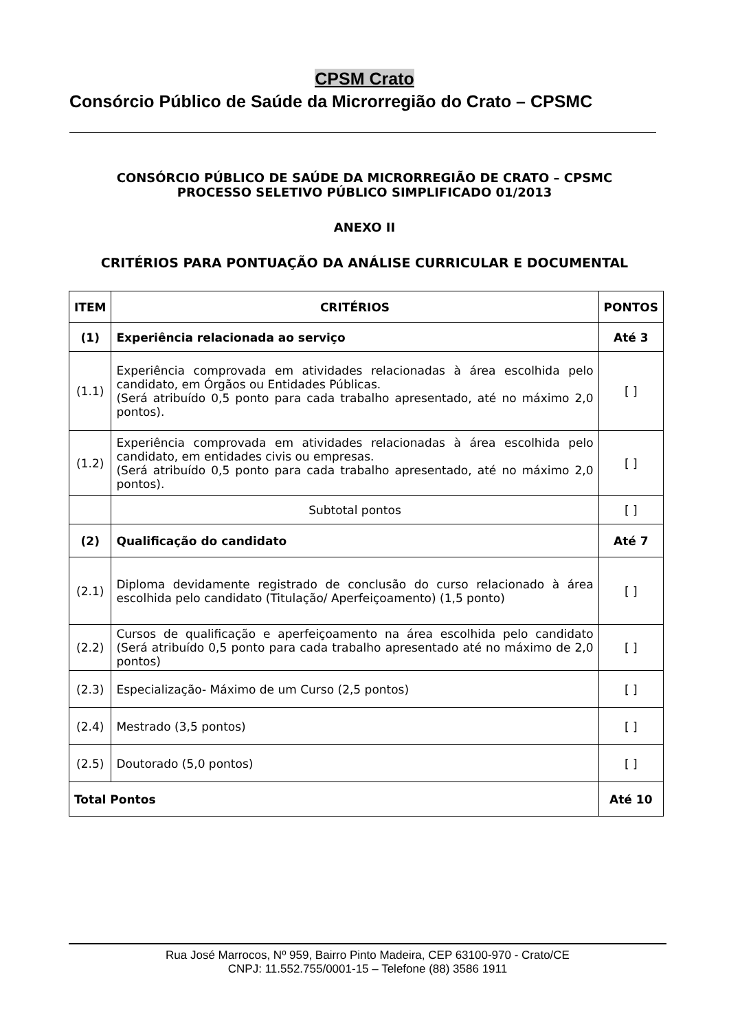CPSM Crato
Consórcio Público de Saúde da Microrregião do Crato – CPSMC
CONSÓRCIO PÚBLICO DE SAÚDE DA MICRORREGIÃO DE CRATO – CPSMC
PROCESSO SELETIVO PÚBLICO SIMPLIFICADO 01/2013
ANEXO II
CRITÉRIOS PARA PONTUAÇÃO DA ANÁLISE CURRICULAR E DOCUMENTAL
| ITEM | CRITÉRIOS | PONTOS |
| --- | --- | --- |
| (1) | Experiência relacionada ao serviço | Até 3 |
| (1.1) | Experiência comprovada em atividades relacionadas à área escolhida pelo candidato, em Órgãos ou Entidades Públicas. (Será atribuído 0,5 ponto para cada trabalho apresentado, até no máximo 2,0 pontos). | [ ] |
| (1.2) | Experiência comprovada em atividades relacionadas à área escolhida pelo candidato, em entidades civis ou empresas. (Será atribuído 0,5 ponto para cada trabalho apresentado, até no máximo 2,0 pontos). | [ ] |
| | Subtotal pontos | [ ] |
| (2) | Qualificação do candidato | Até 7 |
| (2.1) | Diploma devidamente registrado de conclusão do curso relacionado à área escolhida pelo candidato (Titulação/ Aperfeiçoamento) (1,5 ponto) | [ ] |
| (2.2) | Cursos de qualificação e aperfeiçoamento na área escolhida pelo candidato (Será atribuído 0,5 ponto para cada trabalho apresentado até no máximo de 2,0 pontos) | [ ] |
| (2.3) | Especialização- Máximo de um Curso (2,5 pontos) | [ ] |
| (2.4) | Mestrado (3,5 pontos) | [ ] |
| (2.5) | Doutorado (5,0 pontos) | [ ] |
| Total Pontos | | Até 10 |
Rua José Marrocos, Nº 959, Bairro Pinto Madeira, CEP 63100-970 - Crato/CE
CNPJ: 11.552.755/0001-15 – Telefone (88) 3586 1911